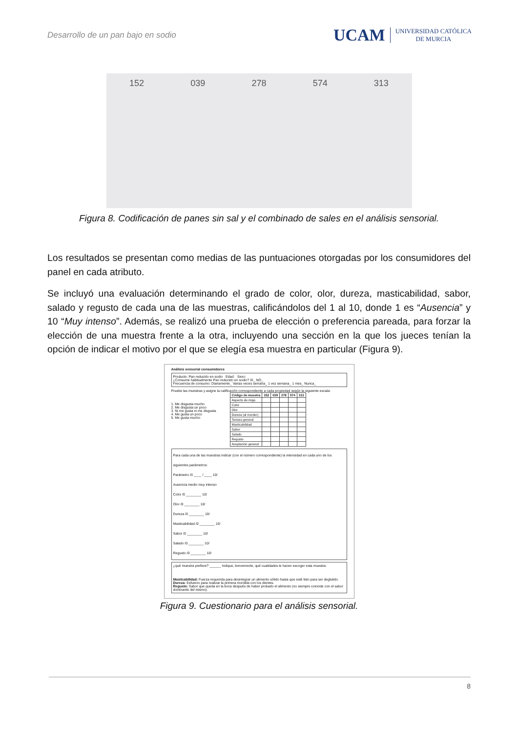Desarrollo de un pan bajo en sodio
UCAM UNIVERSIDAD CATÓLICA
DE MURCIA
152 039 278 574 313
Figura 8. Codificación de panes sin sal y el combinado de sales en el análisis sensorial.
Los resultados se presentan como medias de las puntuaciones otorgadas por los consumidores del panel en cada atributo.
Se incluyó una evaluación determinando el grado de color, olor, dureza, masticabilidad, sabor, salado y regusto de cada una de las muestras, calificándolos del 1 al 10, donde 1 es “Ausencia” y 10 “Muy intenso”. Además, se realizó una prueba de elección o preferencia pareada, para forzar la elección de una muestra frente a la otra, incluyendo una sección en la que los jueces tenían la opción de indicar el motivo por el que se elegía esa muestra en particular (Figura 9).
Análisis sensorial consumidores
Producto: Pan reducido en sodio Edad: Sexo:
¿Consume habitualmente Pan reducido en sodio? SI_ NO_
Frecuencia de consumo: Diariamente_ Varias veces semana_ 1 vez semana_ 1 mes_ Nunca_
Pruebe las muestras y asigne la calificación correspondiente a cada propiedad según la siguiente escala:
1. Me disgusta mucho
2. Me disgusta un poco
3. Ni me gusta ni me disgusta
4. Me gusta un poco
5. Me gusta mucho
| Código de muestra | 152 | 039 | 278 | 574 | 313 |
| --- | --- | --- | --- | --- | --- |
| Aspecto de miga | | | | | |
| Color | | | | | |
| Olor | | | | | |
| Dureza (al morder) | | | | | |
| Textura general | | | | | |
| Masticabilidad | | | | | |
| Sabor | | | | | |
| Salado | | | | | |
| Regusto | | | | | |
| Aceptación general | | | | | |
Para cada una de las muestras indicar (con el número correspondiente) la intensidad en cada uno de los siguientes parámetros:
Parámetro /0 ____ / ____ 10/
Ausencia medio muy intenso
Color /0 ________ 10/
Olor /0 ________ 10/
Dureza /0 ________ 10/
Masticabilidad /0 ________ 10/
Sabor /0 ________ 10/
Salado /0 ________ 10/
Regusto /0 ________ 10/
¿qué muestra prefiere? ______ Indique, brevemente, qué cualidades le hacen escoger esta muestra:
Masticabilidad: Fuerza requerida para desintegrar un alimento sólido hasta que esté listo para ser deglutido.
Dureza: Esfuerzo para realizar la primera mordida con los dientes.
Regusto: Sabor que queda en la boca después de haber probado el alimento (no siempre coincide con el sabor dominante del mismo).
Figura 9. Cuestionario para el análisis sensorial.
8